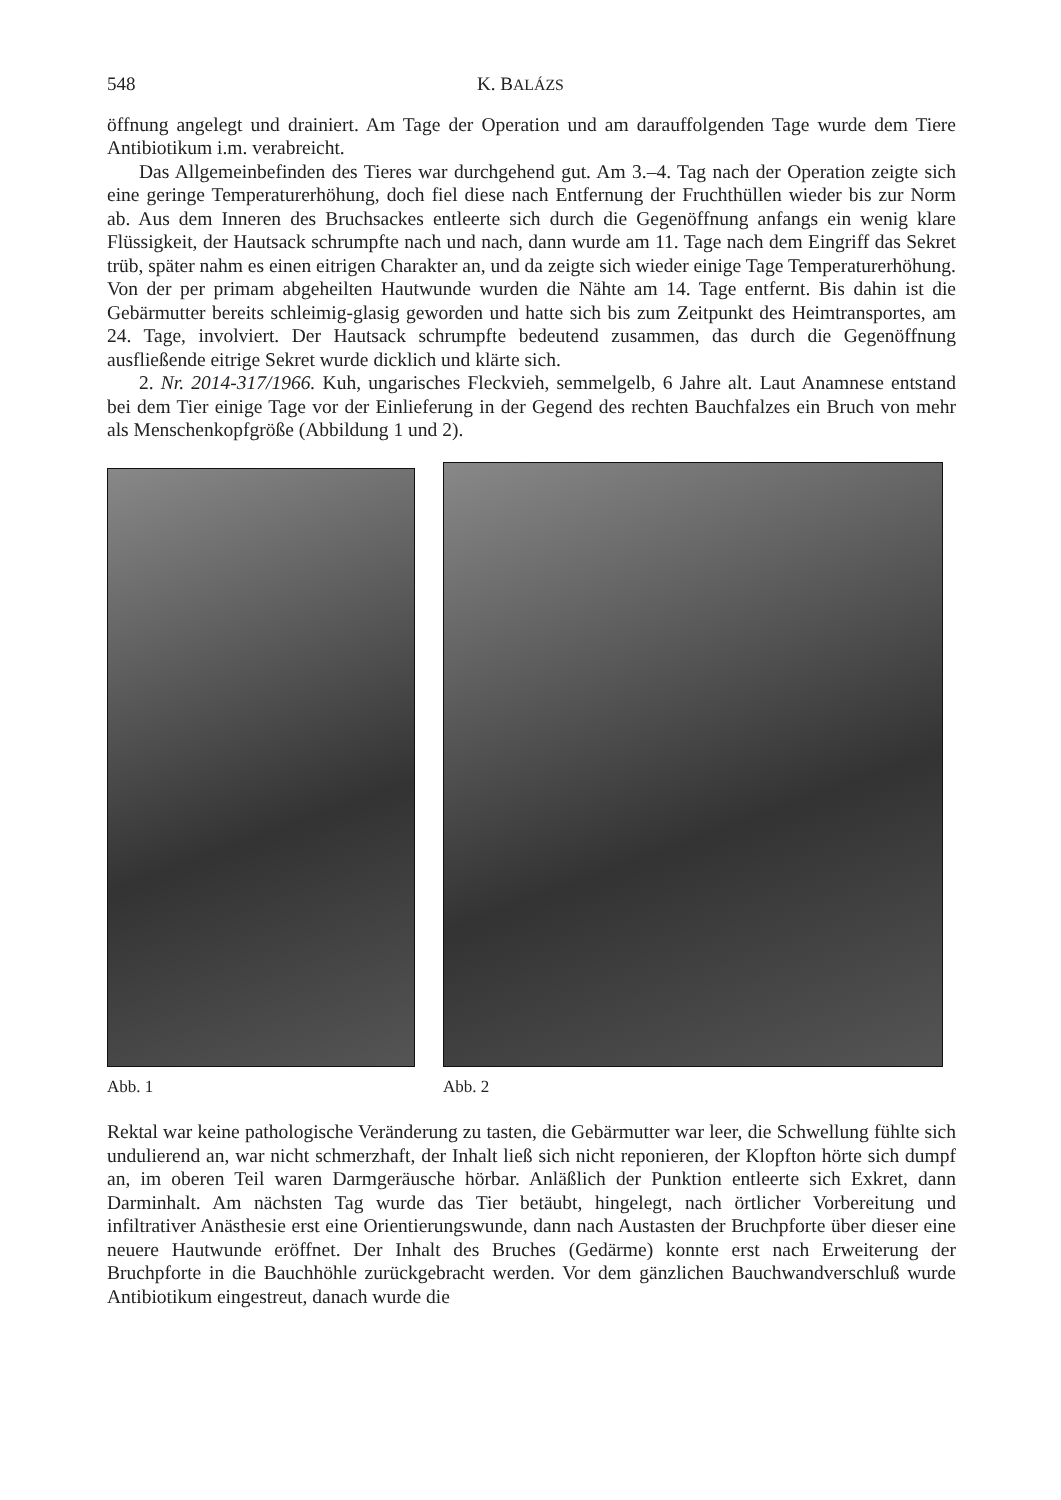548 K. BALÁZS
öffnung angelegt und drainiert. Am Tage der Operation und am darauffolgenden Tage wurde dem Tiere Antibiotikum i.m. verabreicht.
Das Allgemeinbefinden des Tieres war durchgehend gut. Am 3.–4. Tag nach der Operation zeigte sich eine geringe Temperaturerhöhung, doch fiel diese nach Entfernung der Fruchthüllen wieder bis zur Norm ab. Aus dem Inneren des Bruchsackes entleerte sich durch die Gegenöffnung anfangs ein wenig klare Flüssigkeit, der Hautsack schrumpfte nach und nach, dann wurde am 11. Tage nach dem Eingriff das Sekret trüb, später nahm es einen eitrigen Charakter an, und da zeigte sich wieder einige Tage Temperaturerhöhung. Von der per primam abgeheilten Hautwunde wurden die Nähte am 14. Tage entfernt. Bis dahin ist die Gebärmutter bereits schleimig-glasig geworden und hatte sich bis zum Zeitpunkt des Heimtransportes, am 24. Tage, involviert. Der Hautsack schrumpfte bedeutend zusammen, das durch die Gegenöffnung ausfließende eitrige Sekret wurde dicklich und klärte sich.
2. Nr. 2014-317/1966. Kuh, ungarisches Fleckvieh, semmelgelb, 6 Jahre alt. Laut Anamnese entstand bei dem Tier einige Tage vor der Einlieferung in der Gegend des rechten Bauchfalzes ein Bruch von mehr als Menschenkopfgröße (Abbildung 1 und 2).
Abb. 1 Abb. 2
Rektal war keine pathologische Veränderung zu tasten, die Gebärmutter war leer, die Schwellung fühlte sich undulierend an, war nicht schmerzhaft, der Inhalt ließ sich nicht reponieren, der Klopfton hörte sich dumpf an, im oberen Teil waren Darmgeräusche hörbar. Anläßlich der Punktion entleerte sich Exkret, dann Darminhalt. Am nächsten Tag wurde das Tier betäubt, hingelegt, nach örtlicher Vorbereitung und infiltrativer Anästhesie erst eine Orientierungswunde, dann nach Austasten der Bruchpforte über dieser eine neuere Hautwunde eröffnet. Der Inhalt des Bruches (Gedärme) konnte erst nach Erweiterung der Bruchpforte in die Bauchhöhle zurückgebracht werden. Vor dem gänzlichen Bauchwandverschluß wurde Antibiotikum eingestreut, danach wurde die